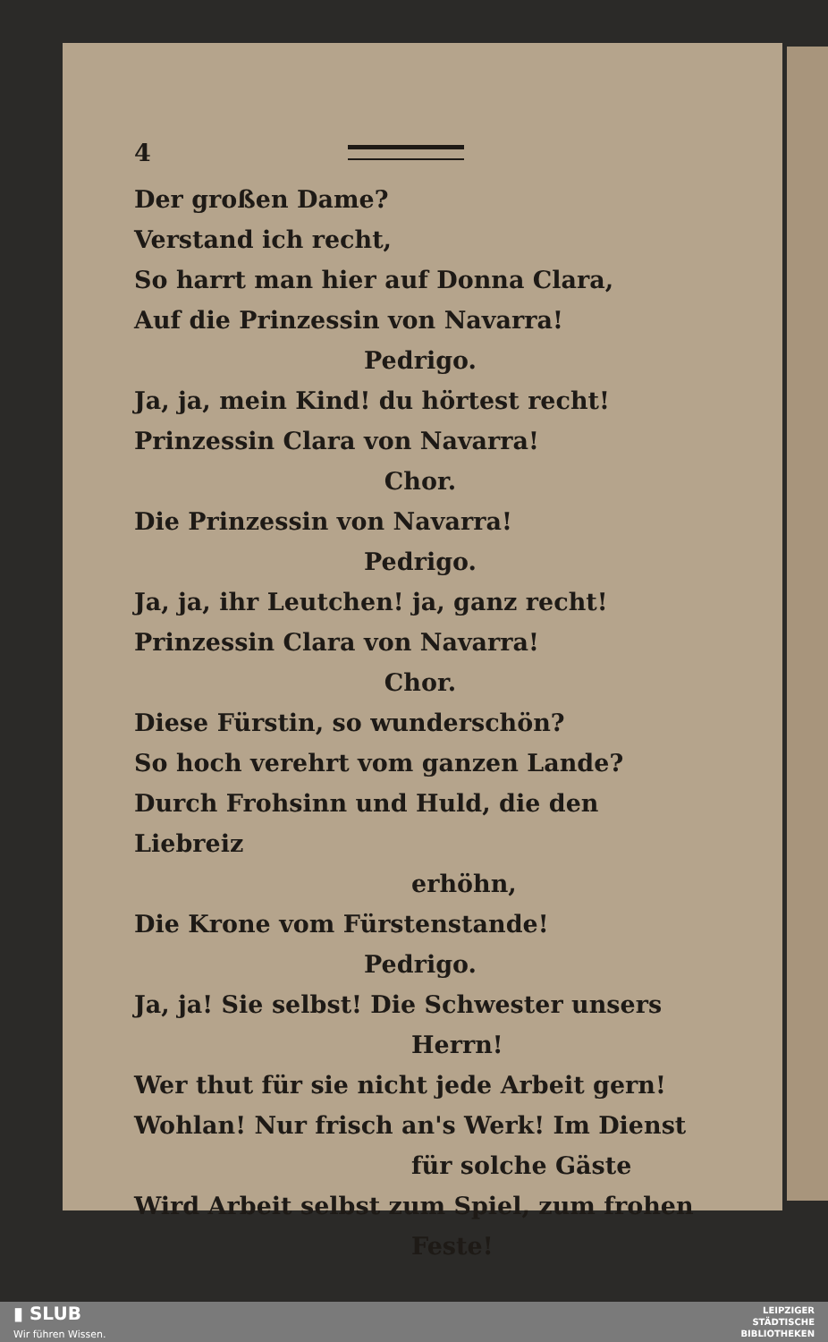4
Der großen Dame?
Verstand ich recht,
So harrt man hier auf Donna Clara,
Auf die Prinzessin von Navarra!
Pedrigo.
Ja, ja, mein Kind! du hörtest recht!
Prinzessin Clara von Navarra!
Chor.
Die Prinzessin von Navarra!
Pedrigo.
Ja, ja, ihr Leutchen! ja, ganz recht!
Prinzessin Clara von Navarra!
Chor.
Diese Fürstin, so wunderschön?
So hoch verehrt vom ganzen Lande?
Durch Frohsinn und Huld, die den Liebreiz
erhöhn,
Die Krone vom Fürstenstande!
Pedrigo.
Ja, ja! Sie selbst! Die Schwester unsers
Herrn!
Wer thut für sie nicht jede Arbeit gern!
Wohlan! Nur frisch an's Werk! Im Dienst
für solche Gäste
Wird Arbeit selbst zum Spiel, zum frohen
Feste!
▮ SLUB
Wir führen Wissen.
LEIPZIGER
STÄDTISCHE
BIBLIOTHEKEN